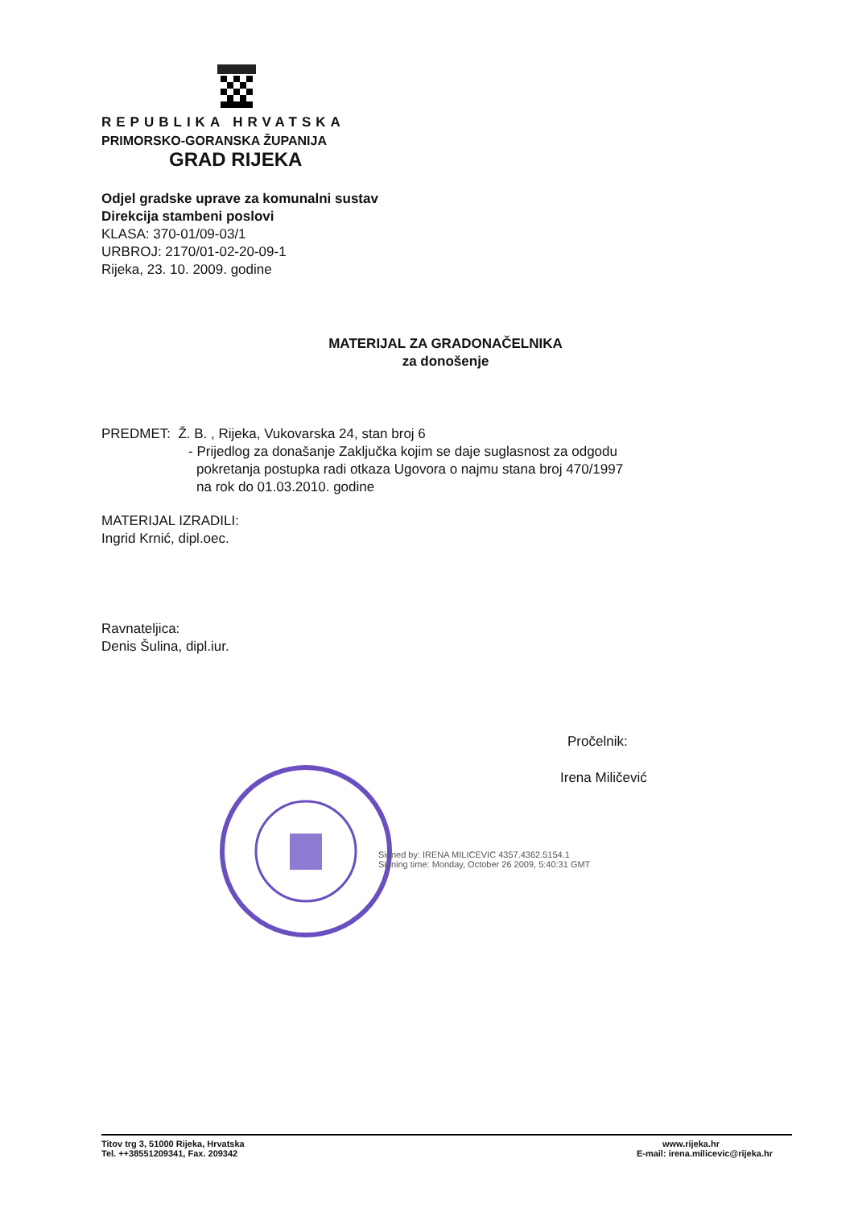REPUBLIKA HRVATSKA
PRIMORSKO-GORANSKA ŽUPANIJA
GRAD RIJEKA
Odjel gradske uprave za komunalni sustav
Direkcija stambeni poslovi
KLASA: 370-01/09-03/1
URBROJ: 2170/01-02-20-09-1
Rijeka, 23. 10. 2009. godine
MATERIJAL ZA GRADONAČELNIKA
za donošenje
PREDMET: Ž. B. , Rijeka, Vukovarska 24, stan broj 6
- Prijedlog za donašanje Zaključka kojim se daje suglasnost za odgodu
pokretanja postupka radi otkaza Ugovora o najmu stana broj 470/1997
na rok do 01.03.2010. godine
MATERIJAL IZRADILI:
Ingrid Krnić, dipl.oec.
Ravnateljica:
Denis Šulina, dipl.iur.
Pročelnik:
Irena Miličević
Signed by: IRENA MILICEVIC 4357.4362.5154.1
Signing time: Monday, October 26 2009, 5:40:31 GMT
Titov trg 3, 51000 Rijeka, Hrvatska
Tel. ++38551209341, Fax. 209342
www.rijeka.hr
E-mail: irena.milicevic@rijeka.hr